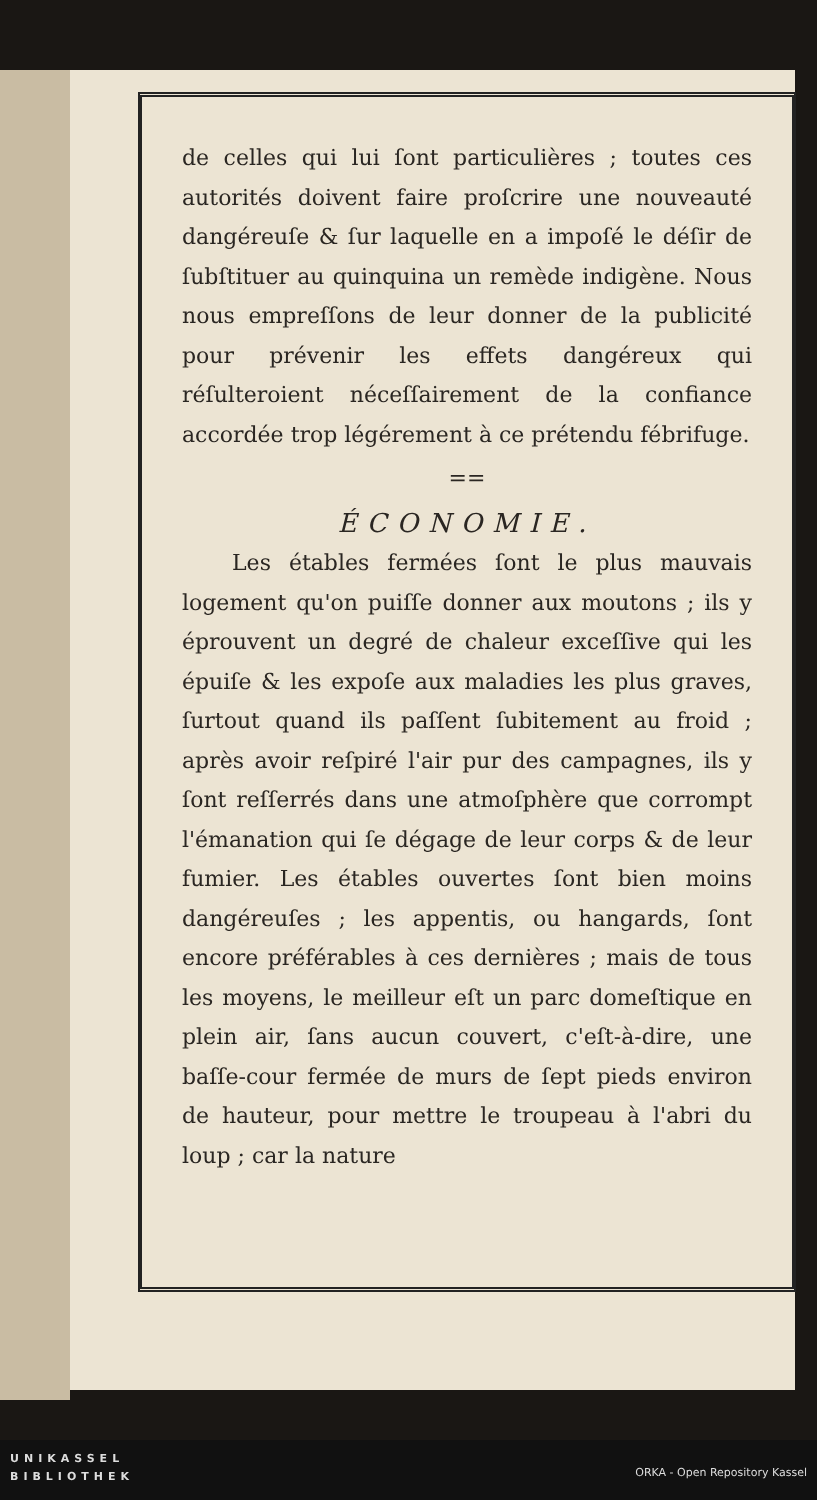de celles qui lui ſont particulières ; toutes ces autorités doivent faire proſcrire une nouveauté dangéreuſe & ſur laquelle en a impoſé le déſir de ſubſtituer au quinquina un remède indigène. Nous nous empreſſons de leur donner de la publicité pour prévenir les effets dangéreux qui réſulteroient néceſſairement de la confiance accordée trop légérement à ce prétendu fébrifuge.
==
ÉCONOMIE.
Les étables fermées ſont le plus mauvais logement qu'on puiſſe donner aux moutons ; ils y éprouvent un degré de chaleur exceſſive qui les épuiſe & les expoſe aux maladies les plus graves, ſurtout quand ils paſſent ſubitement au froid ; après avoir reſpiré l'air pur des campagnes, ils y ſont reſſerrés dans une atmoſphère que corrompt l'émanation qui ſe dégage de leur corps & de leur fumier. Les étables ouvertes ſont bien moins dangéreuſes ; les appentis, ou hangards, ſont encore préférables à ces dernières ; mais de tous les moyens, le meilleur eſt un parc domeſtique en plein air, ſans aucun couvert, c'eſt-à-dire, une baſſe-cour fermée de murs de ſept pieds environ de hauteur, pour mettre le troupeau à l'abri du loup ; car la nature
UNIKASSEL
BIBLIOTHEK
ORKA - Open Repository Kassel